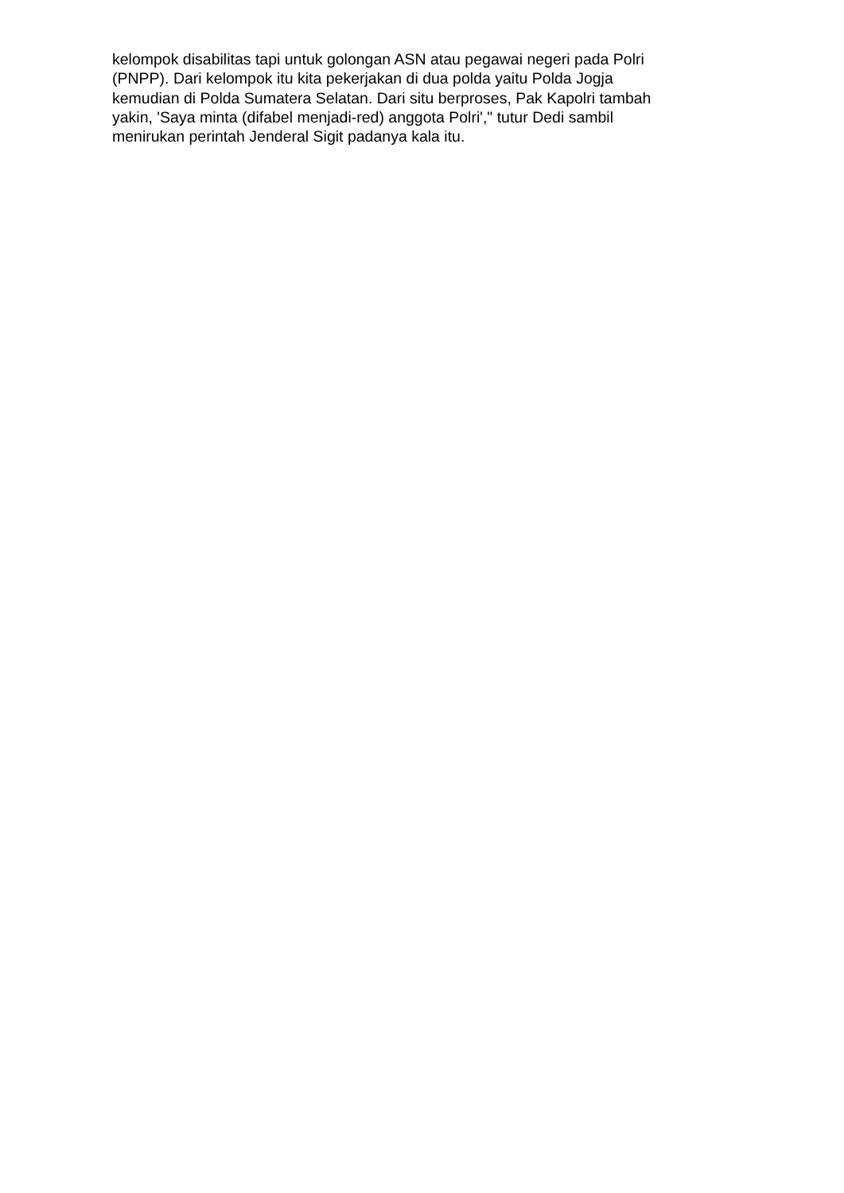kelompok disabilitas tapi untuk golongan ASN atau pegawai negeri pada Polri
(PNPP). Dari kelompok itu kita pekerjakan di dua polda yaitu Polda Jogja
kemudian di Polda Sumatera Selatan. Dari situ berproses, Pak Kapolri tambah
yakin, 'Saya minta (difabel menjadi-red) anggota Polri'," tutur Dedi sambil
menirukan perintah Jenderal Sigit padanya kala itu.